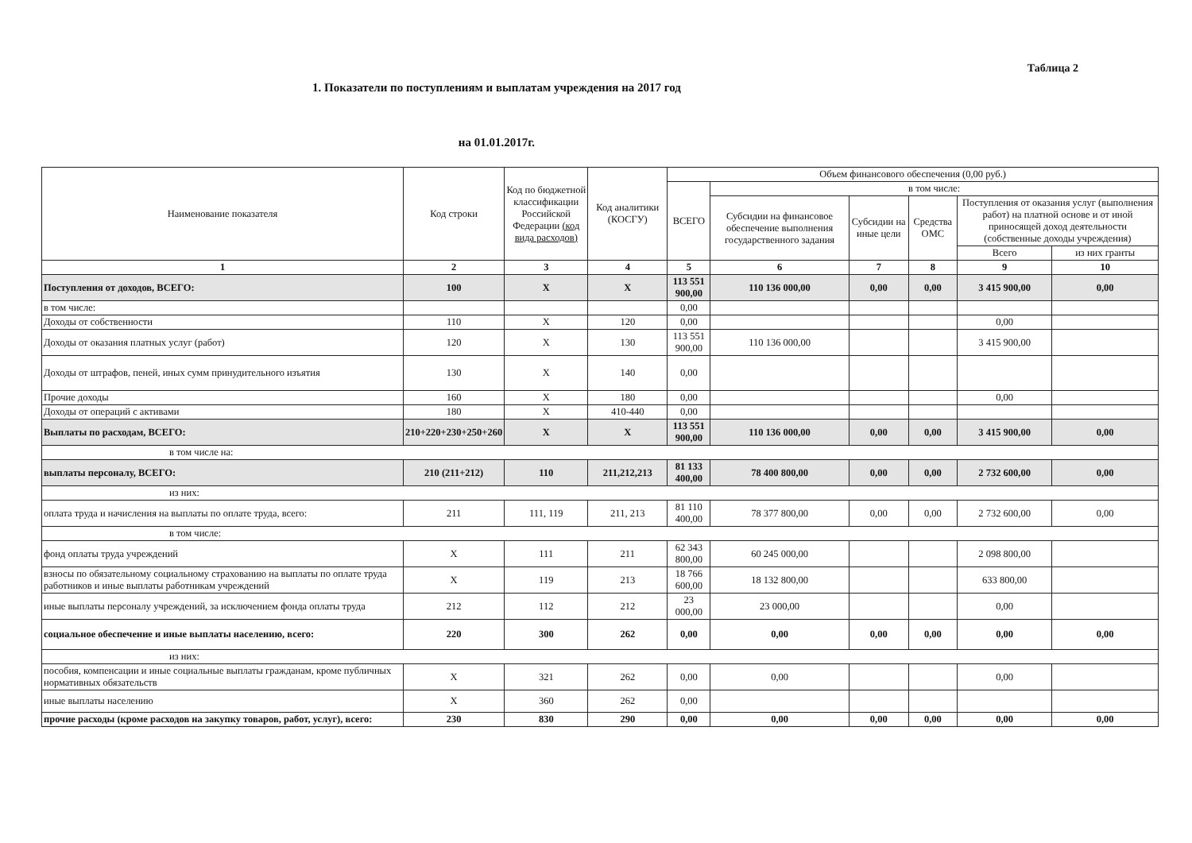Таблица 2
1. Показатели по поступлениям и выплатам учреждения на 2017 год
на 01.01.2017г.
| Наименование показателя | Код строки | Код по бюджетной классификации Российской Федерации (код вида расходов) | Код аналитики (КОСГУ) | Объем финансового обеспечения (0,00 руб.) | | | | | |
| --- | --- | --- | --- | --- | --- | --- | --- | --- | --- |
| | | | | ВСЕГО | в том числе: | | | | |
| | | | | | Субсидии на финансовое обеспечение выполнения государственного задания | Субсидии на иные цели | Средства ОМС | Поступления от оказания услуг (выполнения работ) на платной основе и от иной приносящей доход деятельности (собственные доходы учреждения) | |
| | | | | | | | | Всего | из них гранты |
| 1 | 2 | 3 | 4 | 5 | 6 | 7 | 8 | 9 | 10 |
| Поступления от доходов, ВСЕГО: | 100 | X | X | 113 551 900,00 | 110 136 000,00 | 0,00 | 0,00 | 3 415 900,00 | 0,00 |
| в том числе: | | | | 0,00 | | | | | |
| Доходы от собственности | 110 | X | 120 | 0,00 | | | | 0,00 | |
| Доходы от оказания платных услуг (работ) | 120 | X | 130 | 113 551 900,00 | 110 136 000,00 | | | 3 415 900,00 | |
| Доходы от штрафов, пеней, иных сумм принудительного изъятия | 130 | X | 140 | 0,00 | | | | | |
| Прочие доходы | 160 | X | 180 | 0,00 | | | | 0,00 | |
| Доходы от операций с активами | 180 | X | 410-440 | 0,00 | | | | | |
| Выплаты по расходам, ВСЕГО: | 210+220+230+250+260 | X | X | 113 551 900,00 | 110 136 000,00 | 0,00 | 0,00 | 3 415 900,00 | 0,00 |
| в том числе на: | | | | | | | | | |
| выплаты персоналу, ВСЕГО: | 210 (211+212) | 110 | 211,212,213 | 81 133 400,00 | 78 400 800,00 | 0,00 | 0,00 | 2 732 600,00 | 0,00 |
| из них: | | | | | | | | | |
| оплата труда и начисления на выплаты по оплате труда, всего: | 211 | 111, 119 | 211, 213 | 81 110 400,00 | 78 377 800,00 | 0,00 | 0,00 | 2 732 600,00 | 0,00 |
| в том числе: | | | | | | | | | |
| фонд оплаты труда учреждений | X | 111 | 211 | 62 343 800,00 | 60 245 000,00 | | | 2 098 800,00 | |
| взносы по обязательному социальному страхованию на выплаты по оплате труда работников и иные выплаты работникам учреждений | X | 119 | 213 | 18 766 600,00 | 18 132 800,00 | | | 633 800,00 | |
| иные выплаты персоналу учреждений, за исключением фонда оплаты труда | 212 | 112 | 212 | 23 000,00 | 23 000,00 | | | 0,00 | |
| социальное обеспечение и иные выплаты населению, всего: | 220 | 300 | 262 | 0,00 | 0,00 | 0,00 | 0,00 | 0,00 | 0,00 |
| из них: | | | | | | | | | |
| пособия, компенсации и иные социальные выплаты гражданам, кроме публичных нормативных обязательств | X | 321 | 262 | 0,00 | 0,00 | | | 0,00 | |
| иные выплаты населению | X | 360 | 262 | 0,00 | | | | | |
| прочие расходы (кроме расходов на закупку товаров, работ, услуг), всего: | 230 | 830 | 290 | 0,00 | 0,00 | 0,00 | 0,00 | 0,00 | 0,00 |